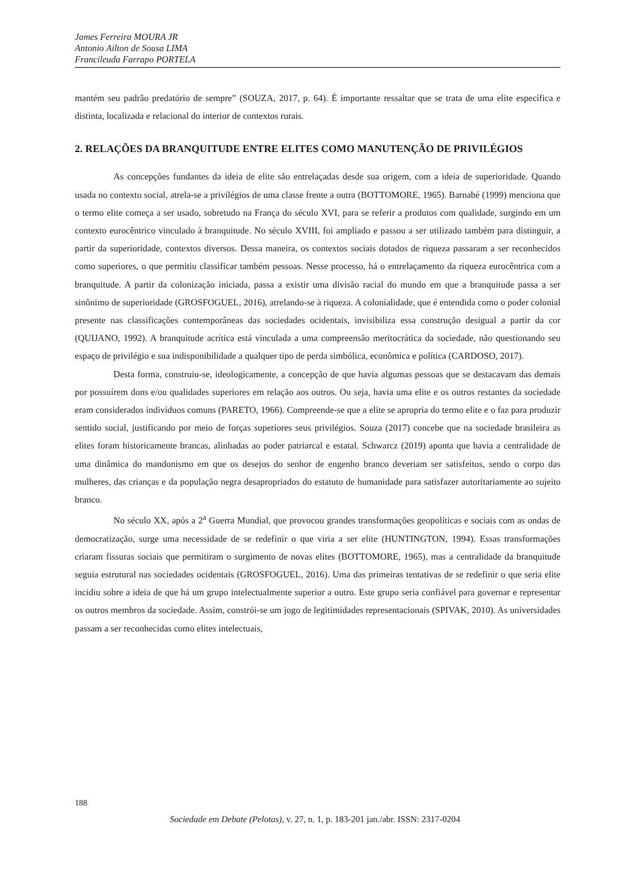James Ferreira MOURA JR
Antonio Ailton de Sousa LIMA
Francileuda Farrapo PORTELA
mantém seu padrão predatório de sempre” (SOUZA, 2017, p. 64). É importante ressaltar que se trata de uma elite específica e distinta, localizada e relacional do interior de contextos rurais.
2. RELAÇÕES DA BRANQUITUDE ENTRE ELITES COMO MANUTENÇÃO DE PRIVILÉGIOS
As concepções fundantes da ideia de elite são entrelaçadas desde sua origem, com a ideia de superioridade. Quando usada no contexto social, atrela-se a privilégios de uma classe frente a outra (BOTTOMORE, 1965). Barnabé (1999) menciona que o termo elite começa a ser usado, sobretudo na França do século XVI, para se referir a produtos com qualidade, surgindo em um contexto eurocêntrico vinculado à branquitude. No século XVIII, foi ampliado e passou a ser utilizado também para distinguir, a partir da superioridade, contextos diversos. Dessa maneira, os contextos sociais dotados de riqueza passaram a ser reconhecidos como superiores, o que permitiu classificar também pessoas. Nesse processo, há o entrelaçamento da riqueza eurocêntrica com a branquitude. A partir da colonização iniciada, passa a existir uma divisão racial do mundo em que a branquitude passa a ser sinônimo de superioridade (GROSFOGUEL, 2016), atrelando-se à riqueza. A colonialidade, que é entendida como o poder colonial presente nas classificações contemporâneas das sociedades ocidentais, invisibiliza essa construção desigual a partir da cor (QUIJANO, 1992). A branquitude acrítica está vinculada a uma compreensão meritocrática da sociedade, não questionando seu espaço de privilégio e sua indisponibilidade a qualquer tipo de perda simbólica, econômica e política (CARDOSO, 2017).
Desta forma, construiu-se, ideologicamente, a concepção de que havia algumas pessoas que se destacavam das demais por possuírem dons e/ou qualidades superiores em relação aos outros. Ou seja, havia uma elite e os outros restantes da sociedade eram considerados indivíduos comuns (PARETO, 1966). Compreende-se que a elite se apropria do termo elite e o faz para produzir sentido social, justificando por meio de forças superiores seus privilégios. Souza (2017) concebe que na sociedade brasileira as elites foram historicamente brancas, alinhadas ao poder patriarcal e estatal. Schwarcz (2019) aponta que havia a centralidade de uma dinâmica do mandonismo em que os desejos do senhor de engenho branco deveriam ser satisfeitos, sendo o corpo das mulheres, das crianças e da população negra desapropriados do estatuto de humanidade para satisfazer autoritariamente ao sujeito branco.
No século XX, após a 2<sup>a</sup> Guerra Mundial, que provocou grandes transformações geopolíticas e sociais com as ondas de democratização, surge uma necessidade de se redefinir o que viria a ser elite (HUNTINGTON, 1994). Essas transformações criaram fissuras sociais que permitiram o surgimento de novas elites (BOTTOMORE, 1965), mas a centralidade da branquitude seguia estrutural nas sociedades ocidentais (GROSFOGUEL, 2016). Uma das primeiras tentativas de se redefinir o que seria elite incidiu sobre a ideia de que há um grupo intelectualmente superior a outro. Este grupo seria confiável para governar e representar os outros membros da sociedade. Assim, constrói-se um jogo de legitimidades representacionais (SPIVAK, 2010). As universidades passam a ser reconhecidas como elites intelectuais,
188
Sociedade em Debate (Pelotas), v. 27, n. 1, p. 183-201 jan./abr. ISSN: 2317-0204